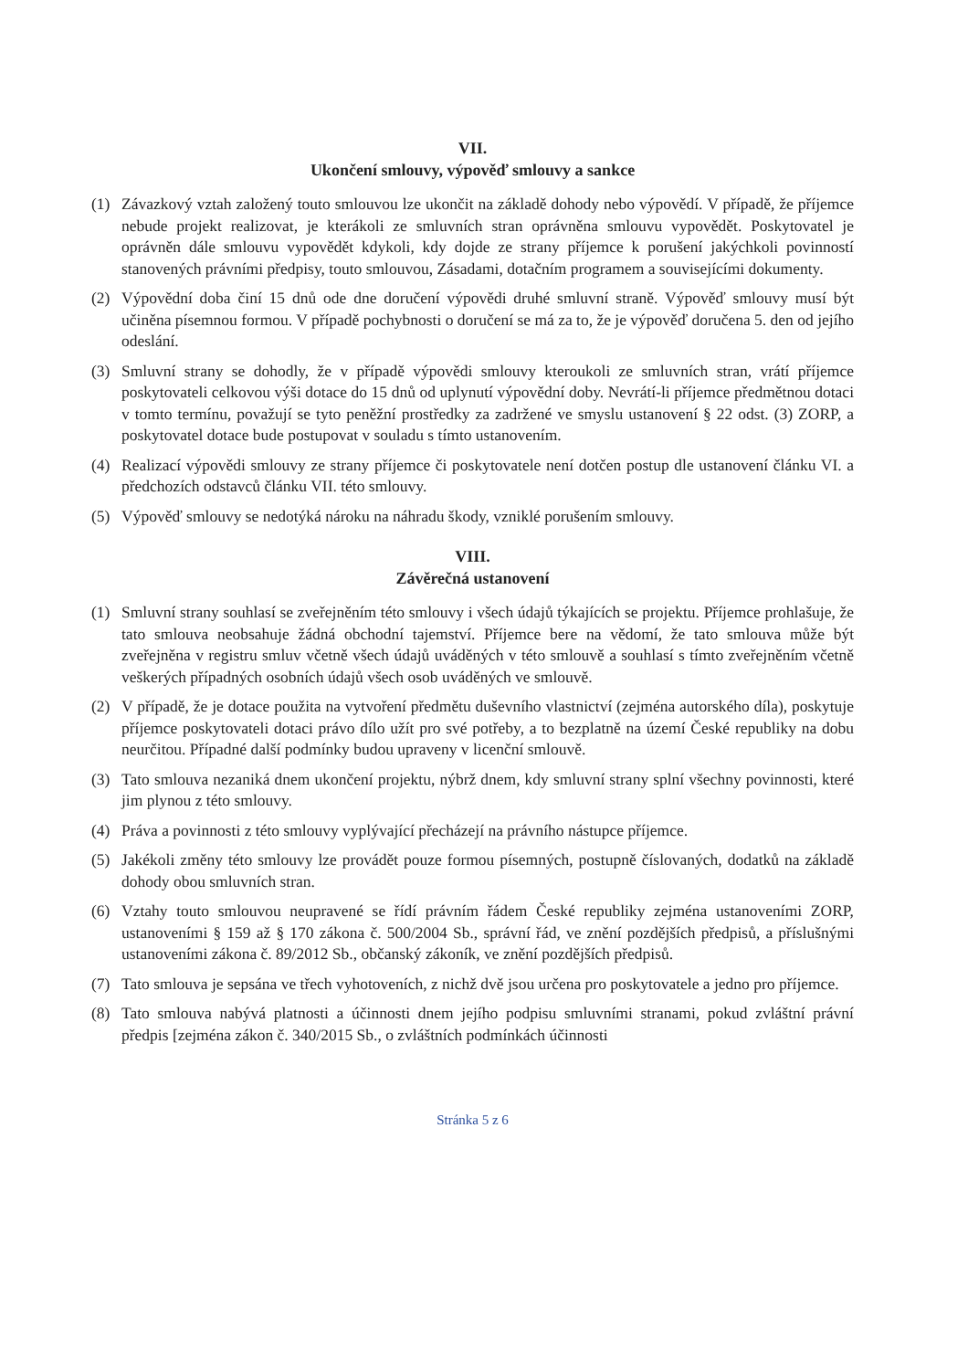VII.
Ukončení smlouvy, výpověď smlouvy a sankce
(1) Závazkový vztah založený touto smlouvou lze ukončit na základě dohody nebo výpovědí. V případě, že příjemce nebude projekt realizovat, je kterákoli ze smluvních stran oprávněna smlouvu vypovědět. Poskytovatel je oprávněn dále smlouvu vypovědět kdykoli, kdy dojde ze strany příjemce k porušení jakýchkoli povinností stanovených právními předpisy, touto smlouvou, Zásadami, dotačním programem a souvisejícími dokumenty.
(2) Výpovědní doba činí 15 dnů ode dne doručení výpovědi druhé smluvní straně. Výpověď smlouvy musí být učiněna písemnou formou. V případě pochybnosti o doručení se má za to, že je výpověď doručena 5. den od jejího odeslání.
(3) Smluvní strany se dohodly, že v případě výpovědi smlouvy kteroukoli ze smluvních stran, vrátí příjemce poskytovateli celkovou výši dotace do 15 dnů od uplynutí výpovědní doby. Nevrátí-li příjemce předmětnou dotaci v tomto termínu, považují se tyto peněžní prostředky za zadržené ve smyslu ustanovení § 22 odst. (3) ZORP, a poskytovatel dotace bude postupovat v souladu s tímto ustanovením.
(4) Realizací výpovědi smlouvy ze strany příjemce či poskytovatele není dotčen postup dle ustanovení článku VI. a předchozích odstavců článku VII. této smlouvy.
(5) Výpověď smlouvy se nedotýká nároku na náhradu škody, vzniklé porušením smlouvy.
VIII.
Závěrečná ustanovení
(1) Smluvní strany souhlasí se zveřejněním této smlouvy i všech údajů týkajících se projektu. Příjemce prohlašuje, že tato smlouva neobsahuje žádná obchodní tajemství. Příjemce bere na vědomí, že tato smlouva může být zveřejněna v registru smluv včetně všech údajů uváděných v této smlouvě a souhlasí s tímto zveřejněním včetně veškerých případných osobních údajů všech osob uváděných ve smlouvě.
(2) V případě, že je dotace použita na vytvoření předmětu duševního vlastnictví (zejména autorského díla), poskytuje příjemce poskytovateli dotaci právo dílo užít pro své potřeby, a to bezplatně na území České republiky na dobu neurčitou. Případné další podmínky budou upraveny v licenční smlouvě.
(3) Tato smlouva nezaniká dnem ukončení projektu, nýbrž dnem, kdy smluvní strany splní všechny povinnosti, které jim plynou z této smlouvy.
(4) Práva a povinnosti z této smlouvy vyplývající přecházejí na právního nástupce příjemce.
(5) Jakékoli změny této smlouvy lze provádět pouze formou písemných, postupně číslovaných, dodatků na základě dohody obou smluvních stran.
(6) Vztahy touto smlouvou neupravené se řídí právním řádem České republiky zejména ustanoveními ZORP, ustanoveními § 159 až § 170 zákona č. 500/2004 Sb., správní řád, ve znění pozdějších předpisů, a příslušnými ustanoveními zákona č. 89/2012 Sb., občanský zákoník, ve znění pozdějších předpisů.
(7) Tato smlouva je sepsána ve třech vyhotoveních, z nichž dvě jsou určena pro poskytovatele a jedno pro příjemce.
(8) Tato smlouva nabývá platnosti a účinnosti dnem jejího podpisu smluvními stranami, pokud zvláštní právní předpis [zejména zákon č. 340/2015 Sb., o zvláštních podmínkách účinnosti
Stránka 5 z 6